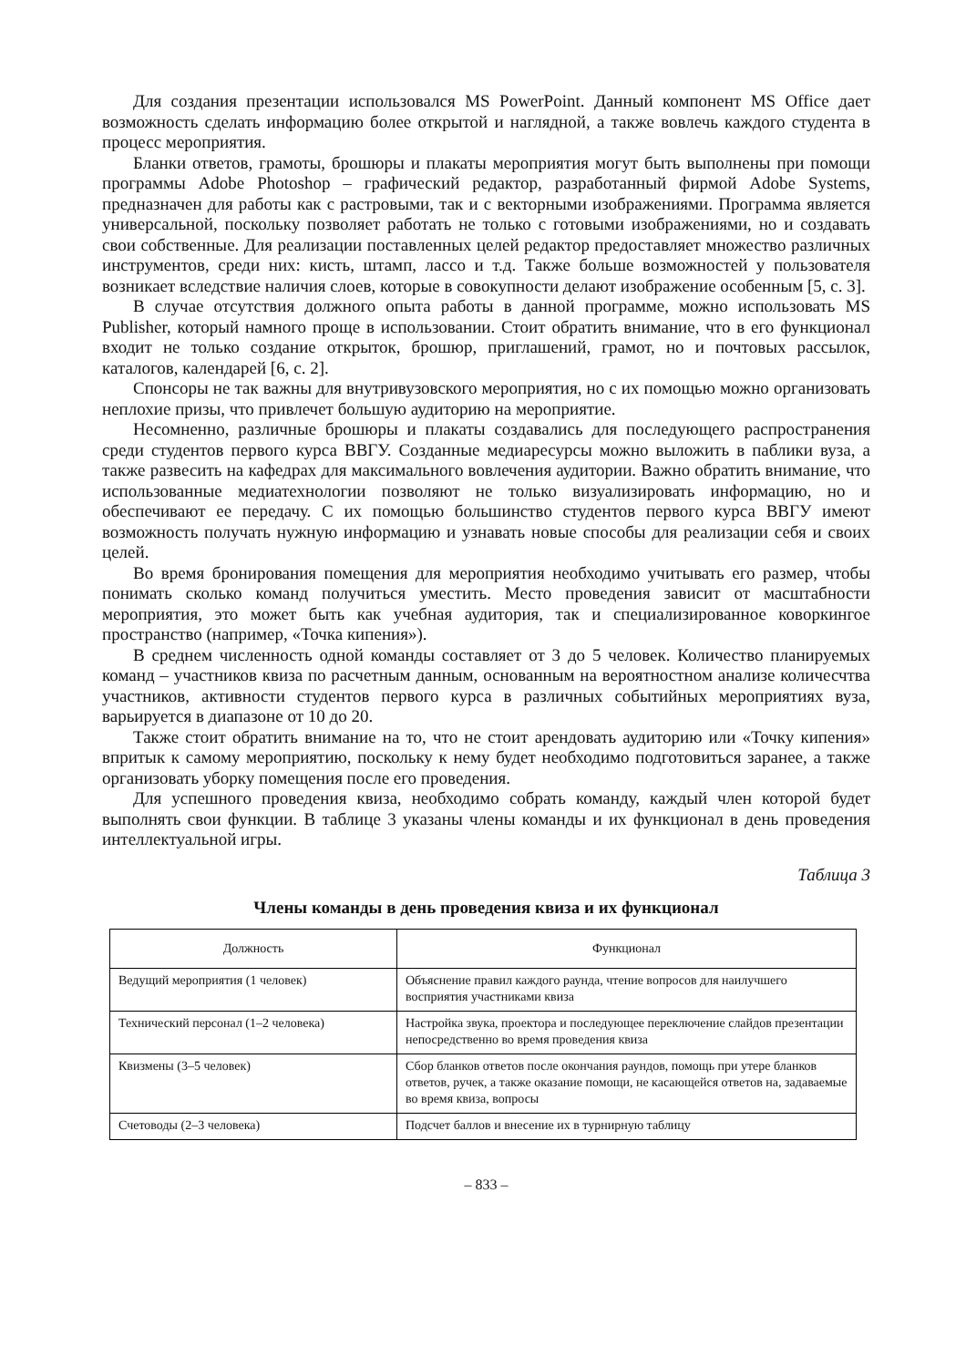Для создания презентации использовался MS PowerPoint. Данный компонент MS Office дает возможность сделать информацию более открытой и наглядной, а также вовлечь каждого студента в процесс мероприятия.
Бланки ответов, грамоты, брошюры и плакаты мероприятия могут быть выполнены при помощи программы Adobe Photoshop – графический редактор, разработанный фирмой Adobe Systems, предназначен для работы как с растровыми, так и с векторными изображениями. Программа является универсальной, поскольку позволяет работать не только с готовыми изображениями, но и создавать свои собственные. Для реализации поставленных целей редактор предоставляет множество различных инструментов, среди них: кисть, штамп, лассо и т.д. Также больше возможностей у пользователя возникает вследствие наличия слоев, которые в совокупности делают изображение особенным [5, с. 3].
В случае отсутствия должного опыта работы в данной программе, можно использовать MS Publisher, который намного проще в использовании. Стоит обратить внимание, что в его функционал входит не только создание открыток, брошюр, приглашений, грамот, но и почтовых рассылок, каталогов, календарей [6, с. 2].
Спонсоры не так важны для внутривузовского мероприятия, но с их помощью можно организовать неплохие призы, что привлечет большую аудиторию на мероприятие.
Несомненно, различные брошюры и плакаты создавались для последующего распространения среди студентов первого курса ВВГУ. Созданные медиаресурсы можно выложить в паблики вуза, а также развесить на кафедрах для максимального вовлечения аудитории. Важно обратить внимание, что использованные медиатехнологии позволяют не только визуализировать информацию, но и обеспечивают ее передачу. С их помощью большинство студентов первого курса ВВГУ имеют возможность получать нужную информацию и узнавать новые способы для реализации себя и своих целей.
Во время бронирования помещения для мероприятия необходимо учитывать его размер, чтобы понимать сколько команд получиться уместить. Место проведения зависит от масштабности мероприятия, это может быть как учебная аудитория, так и специализированное коворкингое пространство (например, «Точка кипения»).
В среднем численность одной команды составляет от 3 до 5 человек. Количество планируемых команд – участников квиза по расчетным данным, основанным на вероятностном анализе количесчтва участников, активности студентов первого курса в различных событийных мероприятиях вуза, варьируется в диапазоне от 10 до 20.
Также стоит обратить внимание на то, что не стоит арендовать аудиторию или «Точку кипения» впритык к самому мероприятию, поскольку к нему будет необходимо подготовиться заранее, а также организовать уборку помещения после его проведения.
Для успешного проведения квиза, необходимо собрать команду, каждый член которой будет выполнять свои функции. В таблице 3 указаны члены команды и их функционал в день проведения интеллектуальной игры.
Таблица 3
Члены команды в день проведения квиза и их функционал
| Должность | Функционал |
| --- | --- |
| Ведущий мероприятия (1 человек) | Объяснение правил каждого раунда, чтение вопросов для наилучшего восприятия участниками квиза |
| Технический персонал (1–2 человека) | Настройка звука, проектора и последующее переключение слайдов презентации непосредственно во время проведения квиза |
| Квизмены (3–5 человек) | Сбор бланков ответов после окончания раундов, помощь при утере бланков ответов, ручек, а также оказание помощи, не касающейся ответов на, задаваемые во время квиза, вопросы |
| Счетоводы (2–3 человека) | Подсчет баллов и внесение их в турнирную таблицу |
– 833 –